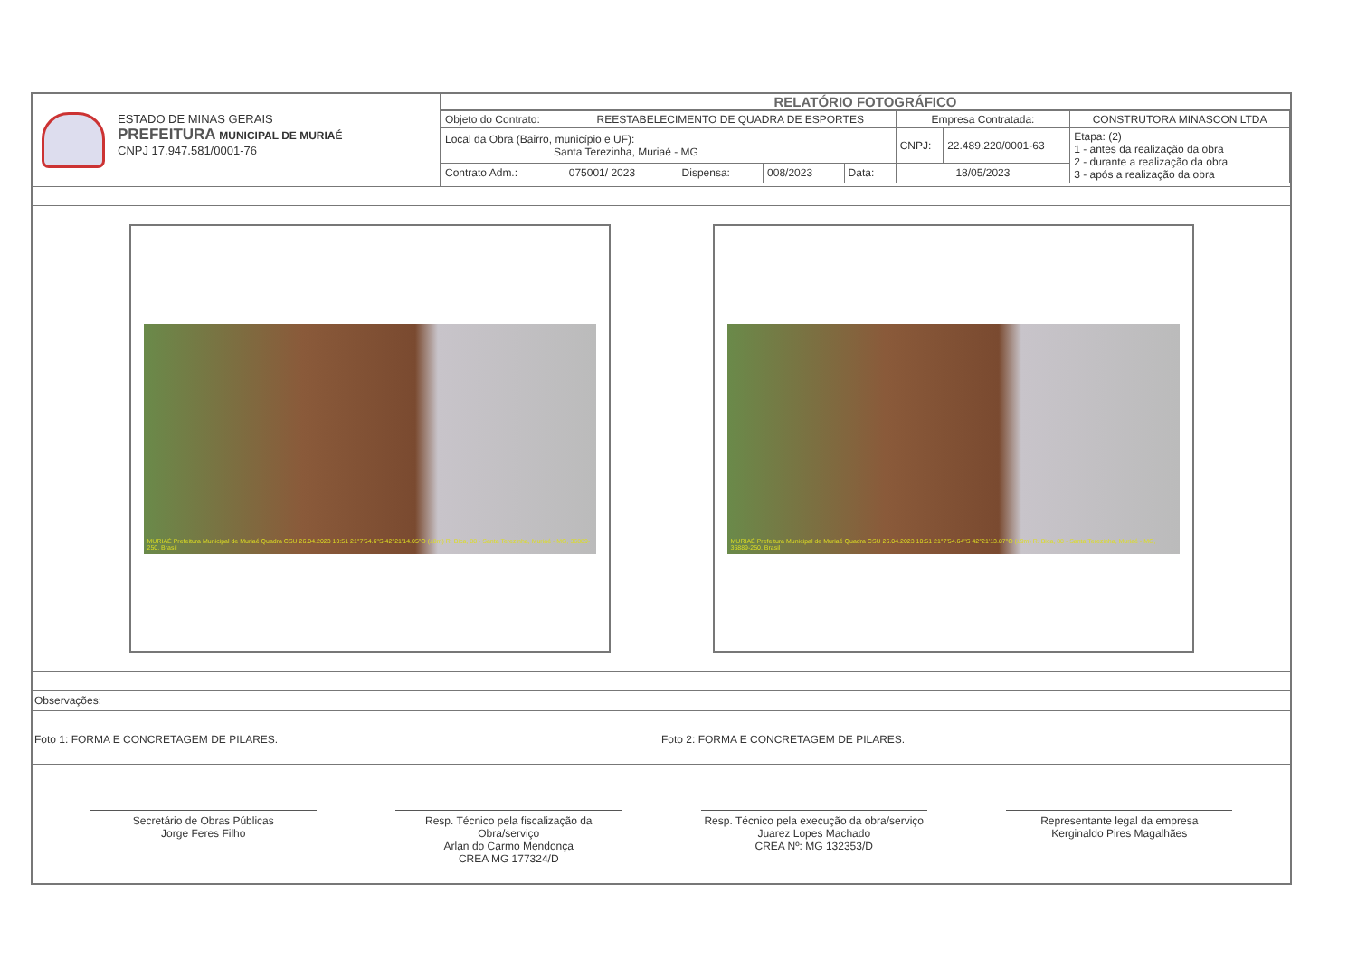ESTADO DE MINAS GERAIS
PREFEITURA MUNICIPAL DE MURIAÉ
CNPJ 17.947.581/0001-76
RELATÓRIO FOTOGRÁFICO
| Objeto do Contrato: | REESTABELECIMENTO DE QUADRA DE ESPORTES | | | | Empresa Contratada: | | CONSTRUTORA MINASCON LTDA |
| Local da Obra (Bairro, município e UF): Santa Terezinha, Muriaé - MG | | | | | CNPJ: | 22.489.220/0001-63 | Etapa: (2) 1 - antes da realização da obra 2 - durante a realização da obra 3 - após a realização da obra |
| Contrato Adm.: | 075001/ 2023 | Dispensa: | 008/2023 | Data: | 18/05/2023 | | |
MURIAÉ Prefeitura Municipal de Muriaé Quadra CSU 26.04.2023 10:51 21°7'54.6"S 42°21'14.05"O (±8m) R. Bica, 88 - Santa Terezinha, Muriaé - MG, 36889-250, Brasil
MURIAÉ Prefeitura Municipal de Muriaé Quadra CSU 26.04.2023 10:51 21°7'54.64"S 42°21'13.87"O (±9m) R. Bica, 88 - Santa Terezinha, Muriaé - MG, 36889-250, Brasil
Observações:
Foto 1: FORMA E CONCRETAGEM DE PILARES.
Foto 2: FORMA E CONCRETAGEM DE PILARES.
Secretário de Obras Públicas
Jorge Feres Filho
Resp. Técnico pela fiscalização da Obra/serviço
Arlan do Carmo Mendonça
CREA MG 177324/D
Resp. Técnico pela execução da obra/serviço
Juarez Lopes Machado
CREA Nº: MG 132353/D
Representante legal da empresa
Kerginaldo Pires Magalhães